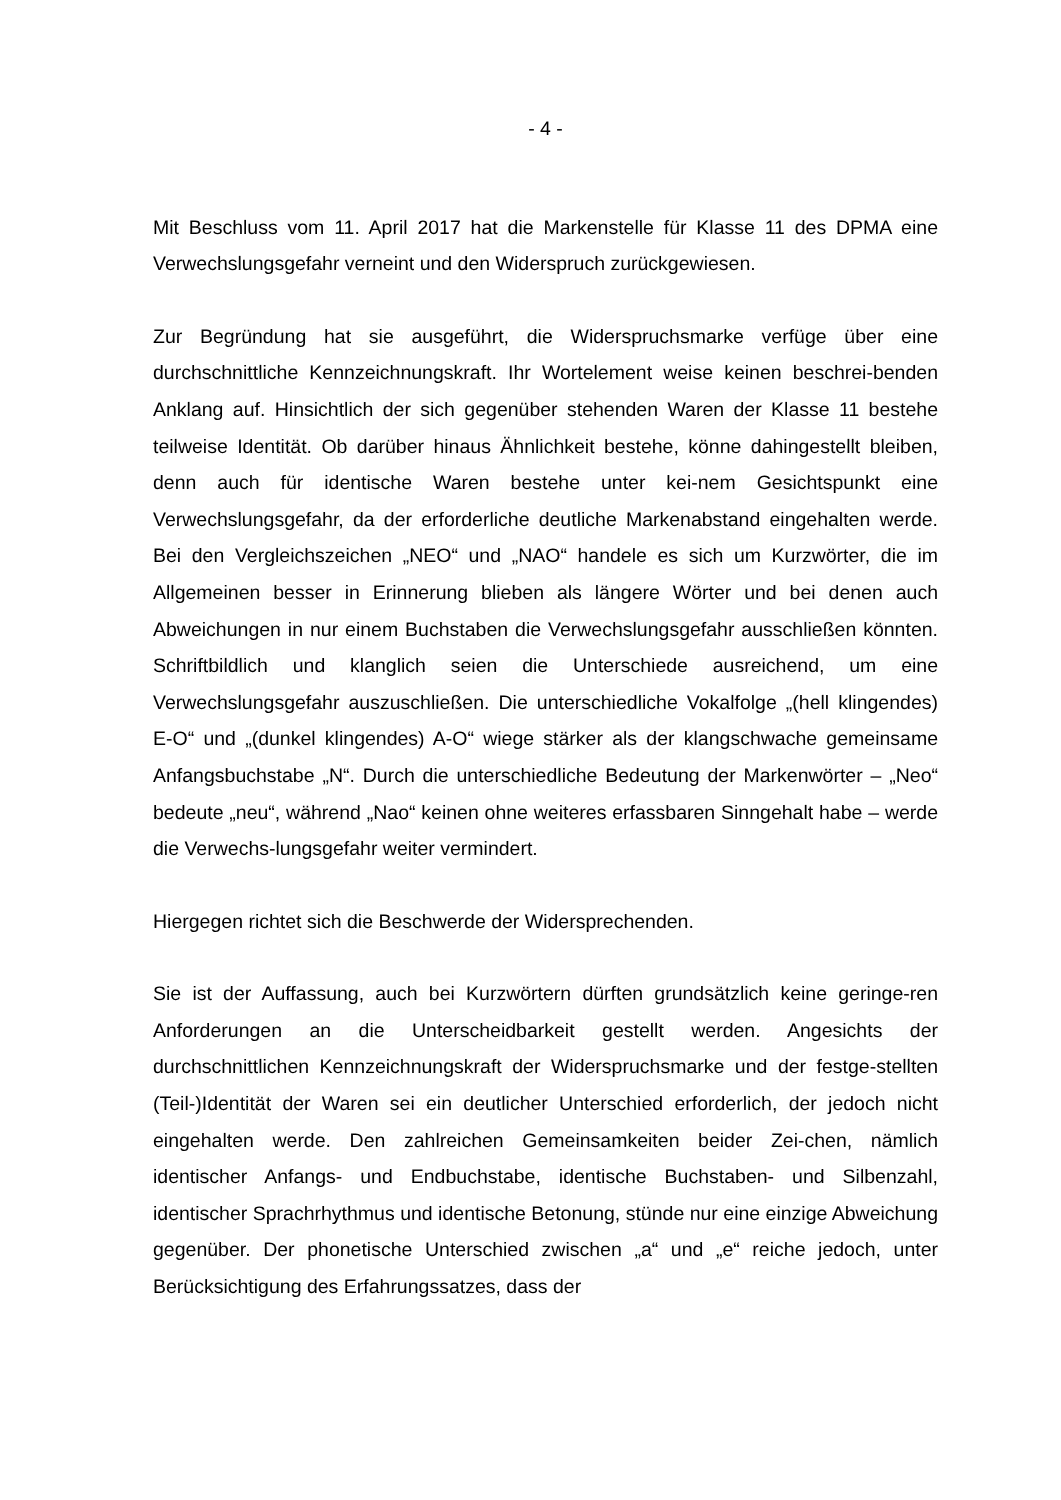- 4 -
Mit Beschluss vom 11. April 2017 hat die Markenstelle für Klasse 11 des DPMA eine Verwechslungsgefahr verneint und den Widerspruch zurückgewiesen.
Zur Begründung hat sie ausgeführt, die Widerspruchsmarke verfüge über eine durchschnittliche Kennzeichnungskraft. Ihr Wortelement weise keinen beschrei-benden Anklang auf. Hinsichtlich der sich gegenüber stehenden Waren der Klasse 11 bestehe teilweise Identität. Ob darüber hinaus Ähnlichkeit bestehe, könne dahingestellt bleiben, denn auch für identische Waren bestehe unter kei-nem Gesichtspunkt eine Verwechslungsgefahr, da der erforderliche deutliche Markenabstand eingehalten werde. Bei den Vergleichszeichen „NEO“ und „NAO“ handele es sich um Kurzwörter, die im Allgemeinen besser in Erinnerung blieben als längere Wörter und bei denen auch Abweichungen in nur einem Buchstaben die Verwechslungsgefahr ausschließen könnten. Schriftbildlich und klanglich seien die Unterschiede ausreichend, um eine Verwechslungsgefahr auszuschließen. Die unterschiedliche Vokalfolge „(hell klingendes) E-O“ und „(dunkel klingendes) A-O“ wiege stärker als der klangschwache gemeinsame Anfangsbuchstabe „N“. Durch die unterschiedliche Bedeutung der Markenwörter – „Neo“ bedeute „neu“, während „Nao“ keinen ohne weiteres erfassbaren Sinngehalt habe – werde die Verwechs-lungsgefahr weiter vermindert.
Hiergegen richtet sich die Beschwerde der Widersprechenden.
Sie ist der Auffassung, auch bei Kurzwörtern dürften grundsätzlich keine geringe-ren Anforderungen an die Unterscheidbarkeit gestellt werden. Angesichts der durchschnittlichen Kennzeichnungskraft der Widerspruchsmarke und der festge-stellten (Teil-)Identität der Waren sei ein deutlicher Unterschied erforderlich, der jedoch nicht eingehalten werde. Den zahlreichen Gemeinsamkeiten beider Zei-chen, nämlich identischer Anfangs- und Endbuchstabe, identische Buchstaben- und Silbenzahl, identischer Sprachrhythmus und identische Betonung, stünde nur eine einzige Abweichung gegenüber. Der phonetische Unterschied zwischen „a“ und „e“ reiche jedoch, unter Berücksichtigung des Erfahrungssatzes, dass der